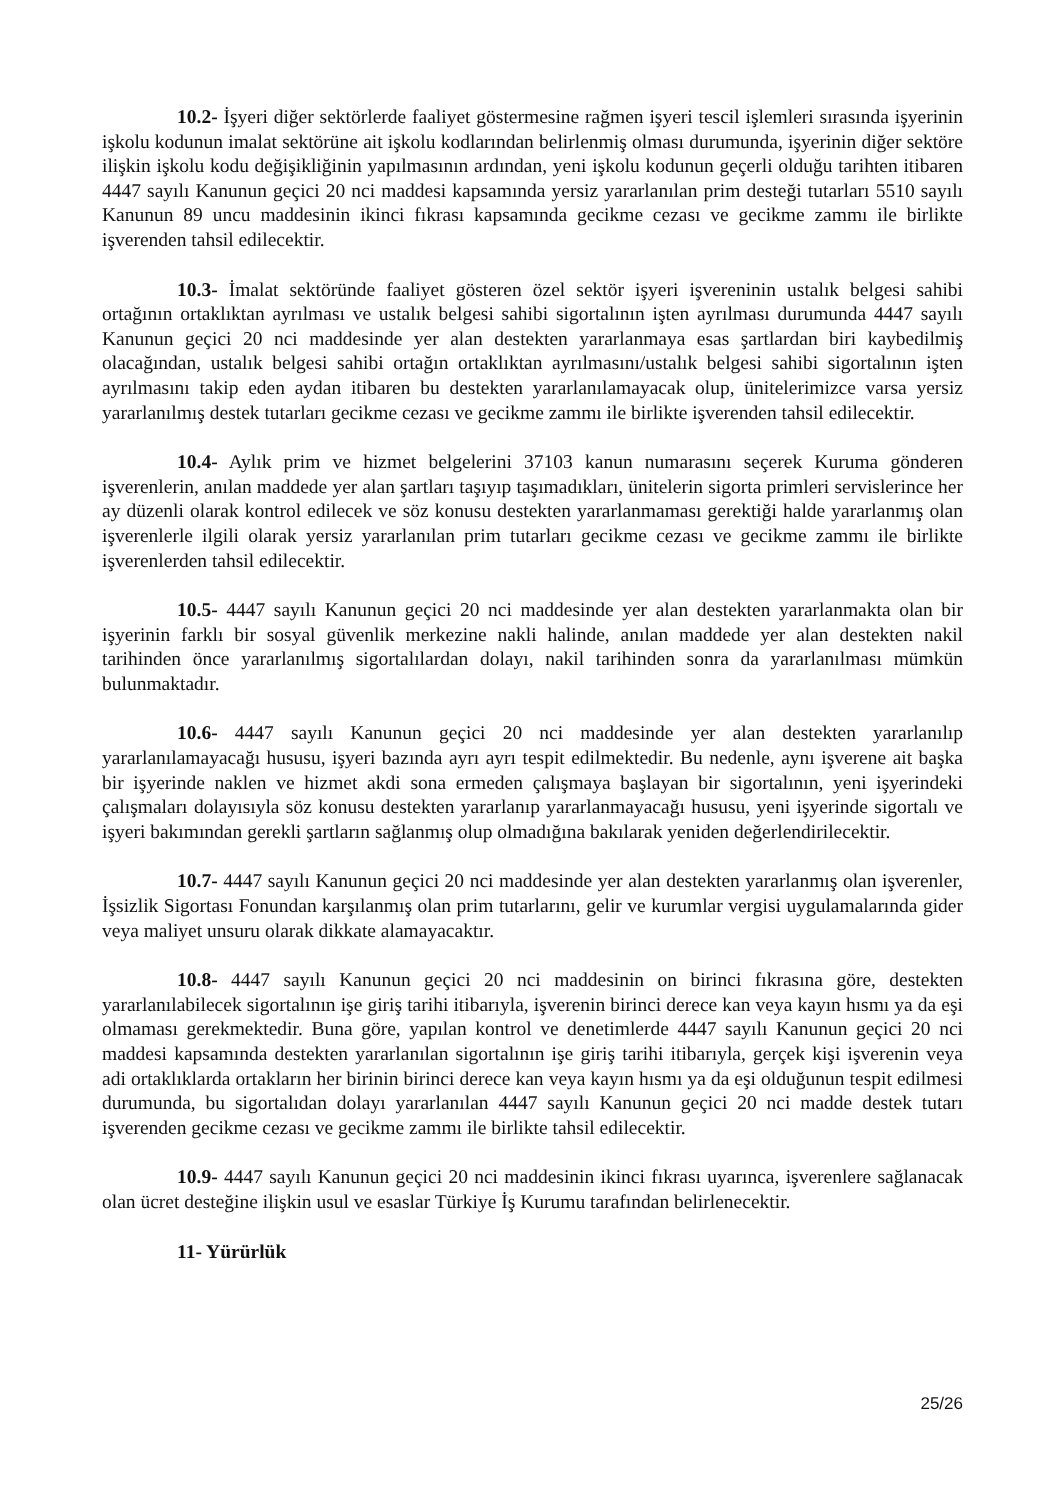10.2- İşyeri diğer sektörlerde faaliyet göstermesine rağmen işyeri tescil işlemleri sırasında işyerinin işkolu kodunun imalat sektörüne ait işkolu kodlarından belirlenmiş olması durumunda, işyerinin diğer sektöre ilişkin işkolu kodu değişikliğinin yapılmasının ardından, yeni işkolu kodunun geçerli olduğu tarihten itibaren 4447 sayılı Kanunun geçici 20 nci maddesi kapsamında yersiz yararlanılan prim desteği tutarları 5510 sayılı Kanunun 89 uncu maddesinin ikinci fıkrası kapsamında gecikme cezası ve gecikme zammı ile birlikte işverenden tahsil edilecektir.
10.3- İmalat sektöründe faaliyet gösteren özel sektör işyeri işvereninin ustalık belgesi sahibi ortağının ortaklıktan ayrılması ve ustalık belgesi sahibi sigortalının işten ayrılması durumunda 4447 sayılı Kanunun geçici 20 nci maddesinde yer alan destekten yararlanmaya esas şartlardan biri kaybedilmiş olacağından, ustalık belgesi sahibi ortağın ortaklıktan ayrılmasını/ustalık belgesi sahibi sigortalının işten ayrılmasını takip eden aydan itibaren bu destekten yararlanılamayacak olup, ünitelerimizce varsa yersiz yararlanılmış destek tutarları gecikme cezası ve gecikme zammı ile birlikte işverenden tahsil edilecektir.
10.4- Aylık prim ve hizmet belgelerini 37103 kanun numarasını seçerek Kuruma gönderen işverenlerin, anılan maddede yer alan şartları taşıyıp taşımadıkları, ünitelerin sigorta primleri servislerince her ay düzenli olarak kontrol edilecek ve söz konusu destekten yararlanmaması gerektiği halde yararlanmış olan işverenlerle ilgili olarak yersiz yararlanılan prim tutarları gecikme cezası ve gecikme zammı ile birlikte işverenlerden tahsil edilecektir.
10.5- 4447 sayılı Kanunun geçici 20 nci maddesinde yer alan destekten yararlanmakta olan bir işyerinin farklı bir sosyal güvenlik merkezine nakli halinde, anılan maddede yer alan destekten nakil tarihinden önce yararlanılmış sigortalılardan dolayı, nakil tarihinden sonra da yararlanılması mümkün bulunmaktadır.
10.6- 4447 sayılı Kanunun geçici 20 nci maddesinde yer alan destekten yararlanılıp yararlanılamayacağı hususu, işyeri bazında ayrı ayrı tespit edilmektedir. Bu nedenle, aynı işverene ait başka bir işyerinde naklen ve hizmet akdi sona ermeden çalışmaya başlayan bir sigortalının, yeni işyerindeki çalışmaları dolayısıyla söz konusu destekten yararlanıp yararlanmayacağı hususu, yeni işyerinde sigortalı ve işyeri bakımından gerekli şartların sağlanmış olup olmadığına bakılarak yeniden değerlendirilecektir.
10.7- 4447 sayılı Kanunun geçici 20 nci maddesinde yer alan destekten yararlanmış olan işverenler, İşsizlik Sigortası Fonundan karşılanmış olan prim tutarlarını, gelir ve kurumlar vergisi uygulamalarında gider veya maliyet unsuru olarak dikkate alamayacaktır.
10.8- 4447 sayılı Kanunun geçici 20 nci maddesinin on birinci fıkrasına göre, destekten yararlanılabilecek sigortalının işe giriş tarihi itibarıyla, işverenin birinci derece kan veya kayın hısmı ya da eşi olmaması gerekmektedir. Buna göre, yapılan kontrol ve denetimlerde 4447 sayılı Kanunun geçici 20 nci maddesi kapsamında destekten yararlanılan sigortalının işe giriş tarihi itibarıyla, gerçek kişi işverenin veya adi ortaklıklarda ortakların her birinin birinci derece kan veya kayın hısmı ya da eşi olduğunun tespit edilmesi durumunda, bu sigortalıdan dolayı yararlanılan 4447 sayılı Kanunun geçici 20 nci madde destek tutarı işverenden gecikme cezası ve gecikme zammı ile birlikte tahsil edilecektir.
10.9- 4447 sayılı Kanunun geçici 20 nci maddesinin ikinci fıkrası uyarınca, işverenlere sağlanacak olan ücret desteğine ilişkin usul ve esaslar Türkiye İş Kurumu tarafından belirlenecektir.
11- Yürürlük
25/26